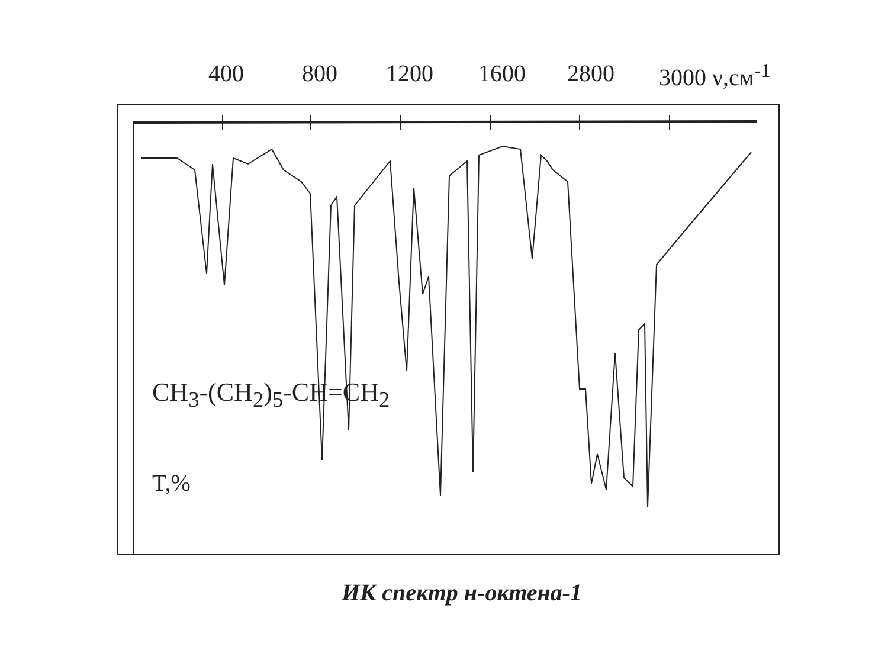400 800 1200 1600 2800 3000 ν,см<sup>-1</sup>
CH<sub>3</sub>-(CH<sub>2</sub>)<sub>5</sub>-CH=CH<sub>2</sub>
T,%
ИК спектр н-октена-1